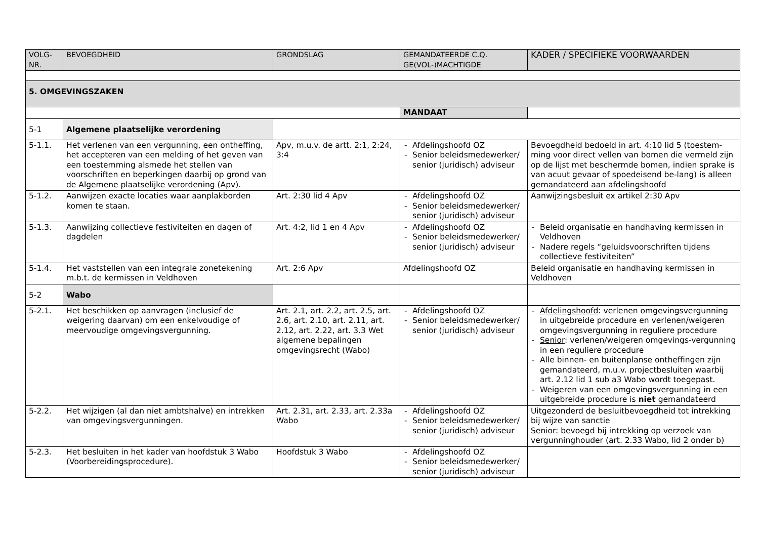| VOLG- NR. | BEVOEGDHEID | GRONDSLAG | GEMANDATEERDE C.Q. GE(VOL-)MACHTIGDE | KADER / SPECIFIEKE VOORWAARDEN |
| --- | --- | --- | --- | --- |
| 5. OMGEVINGSZAKEN | | | | |
| | | | MANDAAT | |
| 5-1 | Algemene plaatselijke verordening | | | |
| 5-1.1. | Het verlenen van een vergunning, een ontheffing, het accepteren van een melding of het geven van een toestemming alsmede het stellen van voorschriften en beperkingen daarbij op grond van de Algemene plaatselijke verordening (Apv). | Apv, m.u.v. de artt. 2:1, 2:24, 3:4 | - Afdelingshoofd OZ - Senior beleidsmedewerker/ senior (juridisch) adviseur | Bevoegdheid bedoeld in art. 4:10 lid 5 (toestem-ming voor direct vellen van bomen die vermeld zijn op de lijst met beschermde bomen, indien sprake is van acuut gevaar of spoedeisend be-lang) is alleen gemandateerd aan afdelingshoofd |
| 5-1.2. | Aanwijzen exacte locaties waar aanplakborden komen te staan. | Art. 2:30 lid 4 Apv | - Afdelingshoofd OZ - Senior beleidsmedewerker/ senior (juridisch) adviseur | Aanwijzingsbesluit ex artikel 2:30 Apv |
| 5-1.3. | Aanwijzing collectieve festiviteiten en dagen of dagdelen | Art. 4:2, lid 1 en 4 Apv | - Afdelingshoofd OZ - Senior beleidsmedewerker/ senior (juridisch) adviseur | - Beleid organisatie en handhaving kermissen in Veldhoven - Nadere regels “geluidsvoorschriften tijdens collectieve festiviteiten” |
| 5-1.4. | Het vaststellen van een integrale zonetekening m.b.t. de kermissen in Veldhoven | Art. 2:6 Apv | Afdelingshoofd OZ | Beleid organisatie en handhaving kermissen in Veldhoven |
| 5-2 | Wabo | | | |
| 5-2.1. | Het beschikken op aanvragen (inclusief de weigering daarvan) om een enkelvoudige of meervoudige omgevingsvergunning. | Art. 2.1, art. 2.2, art. 2.5, art. 2.6, art. 2.10, art. 2.11, art. 2.12, art. 2.22, art. 3.3 Wet algemene bepalingen omgevingsrecht (Wabo) | - Afdelingshoofd OZ - Senior beleidsmedewerker/ senior (juridisch) adviseur | - Afdelingshoofd : verlenen omgevingsvergunning in uitgebreide procedure en verlenen/weigeren omgevingsvergunning in reguliere procedure - Senior : verlenen/weigeren omgevings-vergunning in een reguliere procedure - Alle binnen- en buitenplanse ontheffingen zijn gemandateerd, m.u.v. projectbesluiten waarbij art. 2.12 lid 1 sub a3 Wabo wordt toegepast. - Weigeren van een omgevingsvergunning in een uitgebreide procedure is niet gemandateerd |
| 5-2.2. | Het wijzigen (al dan niet ambtshalve) en intrekken van omgevingsvergunningen. | Art. 2.31, art. 2.33, art. 2.33a Wabo | - Afdelingshoofd OZ - Senior beleidsmedewerker/ senior (juridisch) adviseur | Uitgezonderd de besluitbevoegdheid tot intrekking bij wijze van sanctie Senior : bevoegd bij intrekking op verzoek van vergunninghouder (art. 2.33 Wabo, lid 2 onder b) |
| 5-2.3. | Het besluiten in het kader van hoofdstuk 3 Wabo (Voorbereidingsprocedure). | Hoofdstuk 3 Wabo | - Afdelingshoofd OZ - Senior beleidsmedewerker/ senior (juridisch) adviseur | |